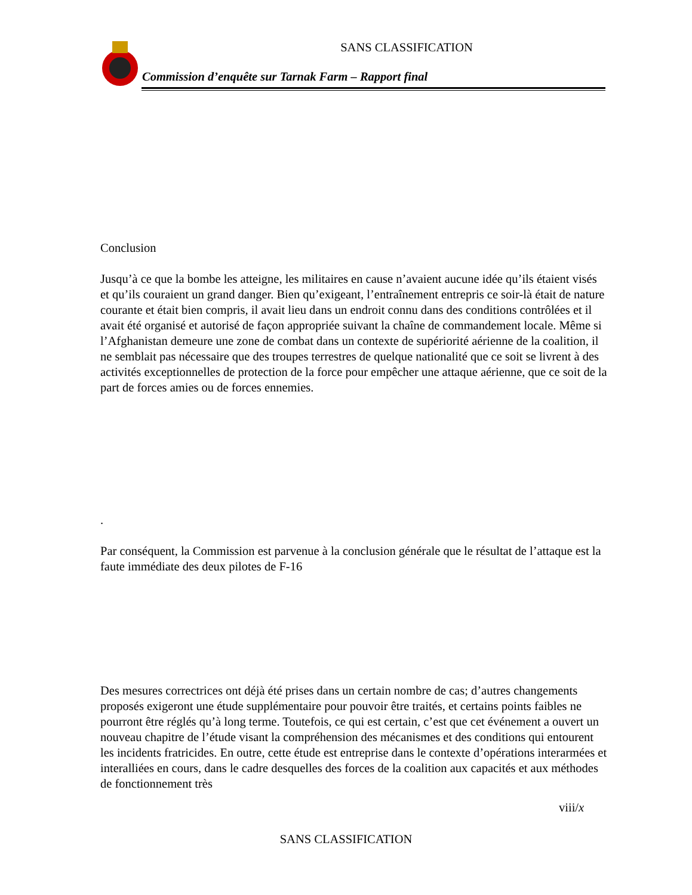SANS CLASSIFICATION
Commission d’enquête sur Tarnak Farm – Rapport final
Conclusion
Jusqu’à ce que la bombe les atteigne, les militaires en cause n’avaient aucune idée qu’ils étaient visés et qu’ils couraient un grand danger. Bien qu’exigeant, l’entraînement entrepris ce soir-là était de nature courante et était bien compris, il avait lieu dans un endroit connu dans des conditions contrôlées et il avait été organisé et autorisé de façon appropriée suivant la chaîne de commandement locale. Même si l’Afghanistan demeure une zone de combat dans un contexte de supériorité aérienne de la coalition, il ne semblait pas nécessaire que des troupes terrestres de quelque nationalité que ce soit se livrent à des activités exceptionnelles de protection de la force pour empêcher une attaque aérienne, que ce soit de la part de forces amies ou de forces ennemies.
.
Par conséquent, la Commission est parvenue à la conclusion générale que le résultat de l’attaque est la faute immédiate des deux pilotes de F-16
Des mesures correctrices ont déjà été prises dans un certain nombre de cas; d’autres changements proposés exigeront une étude supplémentaire pour pouvoir être traités, et certains points faibles ne pourront être réglés qu’à long terme. Toutefois, ce qui est certain, c’est que cet événement a ouvert un nouveau chapitre de l’étude visant la compréhension des mécanismes et des conditions qui entourent les incidents fratricides. En outre, cette étude est entreprise dans le contexte d’opérations interarmées et interalliées en cours, dans le cadre desquelles des forces de la coalition aux capacités et aux méthodes de fonctionnement très
viii/x
SANS CLASSIFICATION